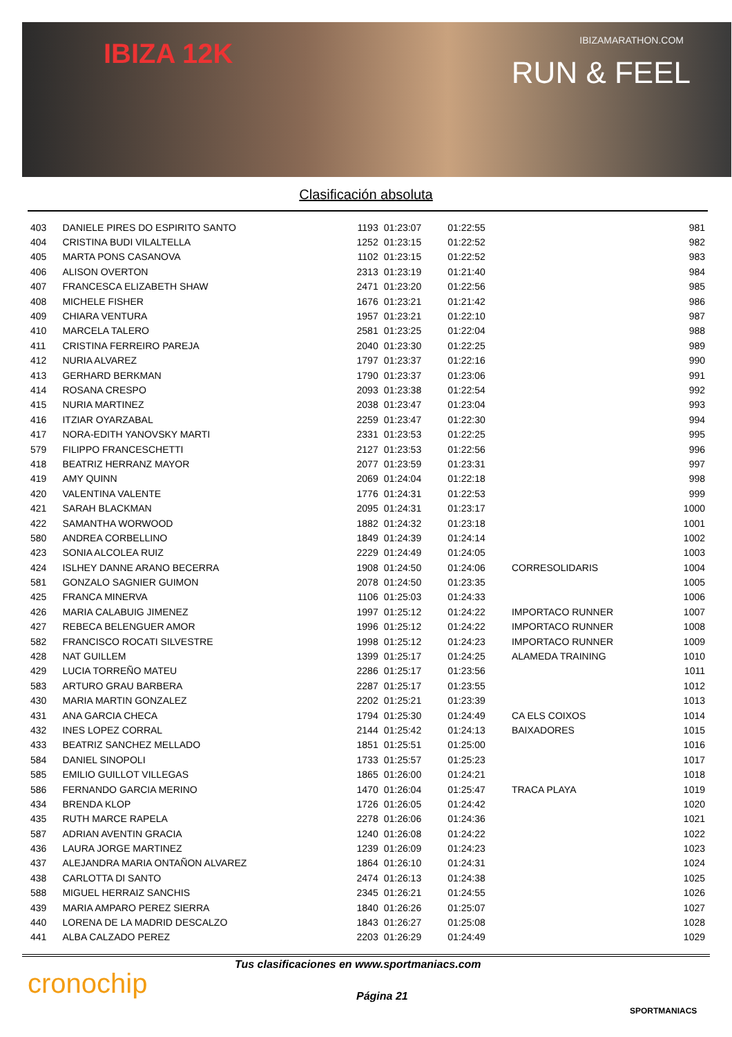IBIZA 12K IBIZAMARATHON.COM
RUN & FEEL
Clasificación absoluta
| 403 | DANIELE PIRES DO ESPIRITO SANTO | 1193 | 01:23:07 | 01:22:55 | | 981 |
| 404 | CRISTINA BUDI VILALTELLA | 1252 | 01:23:15 | 01:22:52 | | 982 |
| 405 | MARTA PONS CASANOVA | 1102 | 01:23:15 | 01:22:52 | | 983 |
| 406 | ALISON OVERTON | 2313 | 01:23:19 | 01:21:40 | | 984 |
| 407 | FRANCESCA ELIZABETH SHAW | 2471 | 01:23:20 | 01:22:56 | | 985 |
| 408 | MICHELE FISHER | 1676 | 01:23:21 | 01:21:42 | | 986 |
| 409 | CHIARA VENTURA | 1957 | 01:23:21 | 01:22:10 | | 987 |
| 410 | MARCELA TALERO | 2581 | 01:23:25 | 01:22:04 | | 988 |
| 411 | CRISTINA FERREIRO PAREJA | 2040 | 01:23:30 | 01:22:25 | | 989 |
| 412 | NURIA ALVAREZ | 1797 | 01:23:37 | 01:22:16 | | 990 |
| 413 | GERHARD BERKMAN | 1790 | 01:23:37 | 01:23:06 | | 991 |
| 414 | ROSANA CRESPO | 2093 | 01:23:38 | 01:22:54 | | 992 |
| 415 | NURIA MARTINEZ | 2038 | 01:23:47 | 01:23:04 | | 993 |
| 416 | ITZIAR OYARZABAL | 2259 | 01:23:47 | 01:22:30 | | 994 |
| 417 | NORA-EDITH YANOVSKY MARTI | 2331 | 01:23:53 | 01:22:25 | | 995 |
| 579 | FILIPPO FRANCESCHETTI | 2127 | 01:23:53 | 01:22:56 | | 996 |
| 418 | BEATRIZ HERRANZ MAYOR | 2077 | 01:23:59 | 01:23:31 | | 997 |
| 419 | AMY QUINN | 2069 | 01:24:04 | 01:22:18 | | 998 |
| 420 | VALENTINA VALENTE | 1776 | 01:24:31 | 01:22:53 | | 999 |
| 421 | SARAH BLACKMAN | 2095 | 01:24:31 | 01:23:17 | | 1000 |
| 422 | SAMANTHA WORWOOD | 1882 | 01:24:32 | 01:23:18 | | 1001 |
| 580 | ANDREA CORBELLINO | 1849 | 01:24:39 | 01:24:14 | | 1002 |
| 423 | SONIA ALCOLEA RUIZ | 2229 | 01:24:49 | 01:24:05 | | 1003 |
| 424 | ISLHEY DANNE ARANO BECERRA | 1908 | 01:24:50 | 01:24:06 | CORRESOLIDARIS | 1004 |
| 581 | GONZALO SAGNIER GUIMON | 2078 | 01:24:50 | 01:23:35 | | 1005 |
| 425 | FRANCA MINERVA | 1106 | 01:25:03 | 01:24:33 | | 1006 |
| 426 | MARIA CALABUIG JIMENEZ | 1997 | 01:25:12 | 01:24:22 | IMPORTACO RUNNER | 1007 |
| 427 | REBECA BELENGUER AMOR | 1996 | 01:25:12 | 01:24:22 | IMPORTACO RUNNER | 1008 |
| 582 | FRANCISCO ROCATI SILVESTRE | 1998 | 01:25:12 | 01:24:23 | IMPORTACO RUNNER | 1009 |
| 428 | NAT GUILLEM | 1399 | 01:25:17 | 01:24:25 | ALAMEDA TRAINING | 1010 |
| 429 | LUCIA TORREÑO MATEU | 2286 | 01:25:17 | 01:23:56 | | 1011 |
| 583 | ARTURO GRAU BARBERA | 2287 | 01:25:17 | 01:23:55 | | 1012 |
| 430 | MARIA MARTIN GONZALEZ | 2202 | 01:25:21 | 01:23:39 | | 1013 |
| 431 | ANA GARCIA CHECA | 1794 | 01:25:30 | 01:24:49 | CA ELS COIXOS | 1014 |
| 432 | INES LOPEZ CORRAL | 2144 | 01:25:42 | 01:24:13 | BAIXADORES | 1015 |
| 433 | BEATRIZ SANCHEZ MELLADO | 1851 | 01:25:51 | 01:25:00 | | 1016 |
| 584 | DANIEL SINOPOLI | 1733 | 01:25:57 | 01:25:23 | | 1017 |
| 585 | EMILIO GUILLOT VILLEGAS | 1865 | 01:26:00 | 01:24:21 | | 1018 |
| 586 | FERNANDO GARCIA MERINO | 1470 | 01:26:04 | 01:25:47 | TRACA PLAYA | 1019 |
| 434 | BRENDA KLOP | 1726 | 01:26:05 | 01:24:42 | | 1020 |
| 435 | RUTH MARCE RAPELA | 2278 | 01:26:06 | 01:24:36 | | 1021 |
| 587 | ADRIAN AVENTIN GRACIA | 1240 | 01:26:08 | 01:24:22 | | 1022 |
| 436 | LAURA JORGE MARTINEZ | 1239 | 01:26:09 | 01:24:23 | | 1023 |
| 437 | ALEJANDRA MARIA ONTAÑON ALVAREZ | 1864 | 01:26:10 | 01:24:31 | | 1024 |
| 438 | CARLOTTA DI SANTO | 2474 | 01:26:13 | 01:24:38 | | 1025 |
| 588 | MIGUEL HERRAIZ SANCHIS | 2345 | 01:26:21 | 01:24:55 | | 1026 |
| 439 | MARIA AMPARO PEREZ SIERRA | 1840 | 01:26:26 | 01:25:07 | | 1027 |
| 440 | LORENA DE LA MADRID DESCALZO | 1843 | 01:26:27 | 01:25:08 | | 1028 |
| 441 | ALBA CALZADO PEREZ | 2203 | 01:26:29 | 01:24:49 | | 1029 |
cronochip
Tus clasificaciones en www.sportmaniacs.com
Página 21
SPORTMANIACS